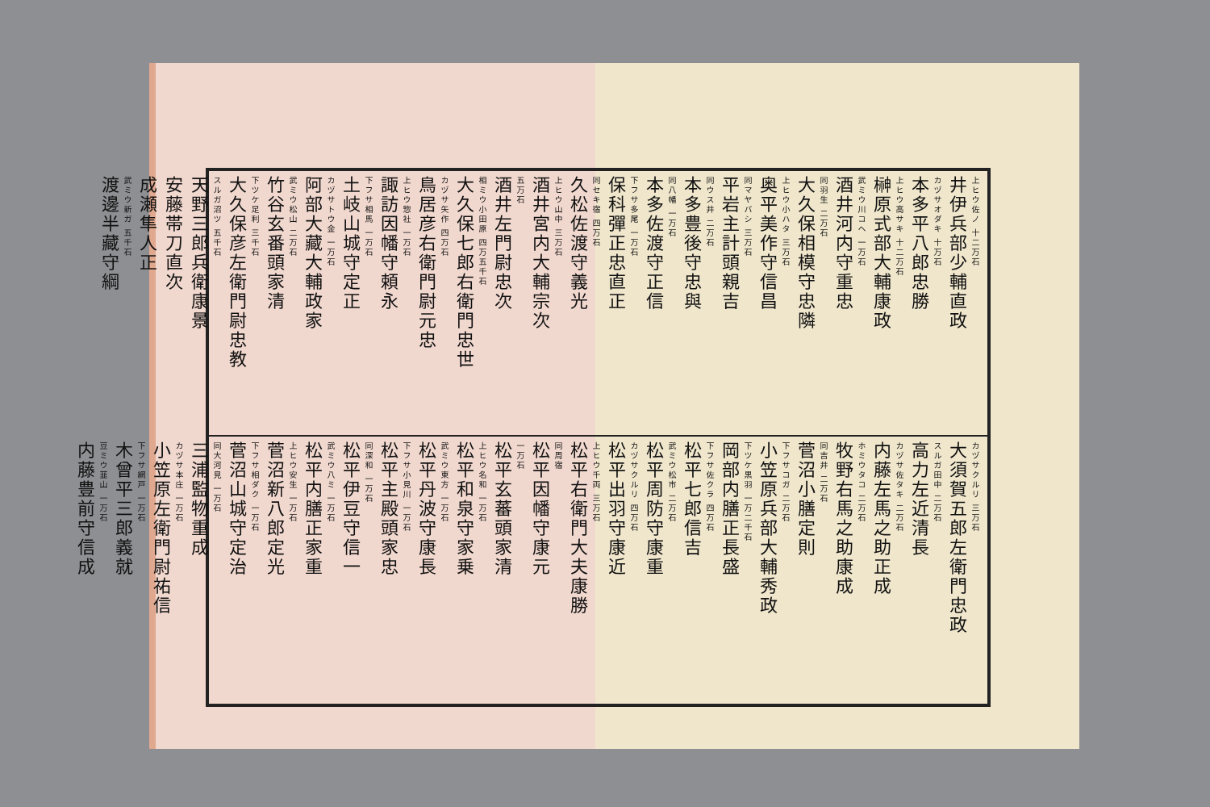上ヒウ佐ノ 十二万石
井伊兵部少輔直政
カヅサオダキ 十万石
本多平八郎忠勝
上ヒウ高サキ 十二万石
榊原式部大輔康政
武ミウ川コヘ 一万石
酒井河内守重忠
同羽生 二万石
大久保相模守忠隣
上ヒウ小ハタ 三万石
奥平美作守信昌
同マヤバシ 三万石
平岩主計頭親吉
同ウス井 二万石
本多豊後守忠與
同八幡 一万石
本多佐渡守正信
下フサ多尾 一万石
保科彈正忠直正
同セキ宿 四万石
久松佐渡守義光
上ヒウ山中 三万石
酒井宮内大輔宗次
五万石
酒井左門尉忠次
相ミウ小田原 四万五千石
大久保七郎右衛門忠世
カヅサ矢作 四万石
鳥居彦右衛門尉元忠
上ヒウ惣社 一万石
諏訪因幡守頼永
下フサ相馬 一万石
土岐山城守定正
カヅサトウ金 一万石
阿部大藏大輔政家
武ミウ松山 二万石
竹谷玄番頭家清
下ツケ足利 三千石
大久保彦左衛門尉忠教
スルガ沼ツ 五千石
天野三郎兵衛康景
安藤帯刀直次
成瀬隼人正
武ミウ新ガ 五千石
渡邊半藏守綱
カヅサクルリ 三万石
大須賀五郎左衛門忠政
スルガ田中 二万石
高力左近清長
カヅサ佐タキ 二万石
内藤左馬之助正成
ホミウタコ 二万石
牧野右馬之助康成
同吉井 二万石
菅沼小膳定則
下フサコガ 二万石
小笠原兵部大輔秀政
下ツケ黒羽 一万二千石
岡部内膳正長盛
下フサ佐クラ 四万石
松平七郎信吉
武ミウ松市 二万石
松平周防守康重
カヅサクルリ 四万石
松平出羽守康近
上ヒウ千両 三万石
松平右衛門大夫康勝
同周宿
松平因幡守康元
一万石
松平玄蕃頭家清
上ヒウ名和 一万石
松平和泉守家乗
武ミウ東方 一万石
松平丹波守康長
下フサ小見川 一万石
松平主殿頭家忠
同深和 一万石
松平伊豆守信一
武ミウ八ミ 一万石
松平内膳正家重
上ヒウ安生 一万石
菅沼新八郎定光
下フサ相ダク 一万石
菅沼山城守定治
同大河見 一万石
三浦監物重成
カヅサ本庄 一万石
小笠原左衛門尉祐信
下フサ網戸 一万石
木曾平三郎義就
豆ミウ韮山 一万石
内藤豊前守信成